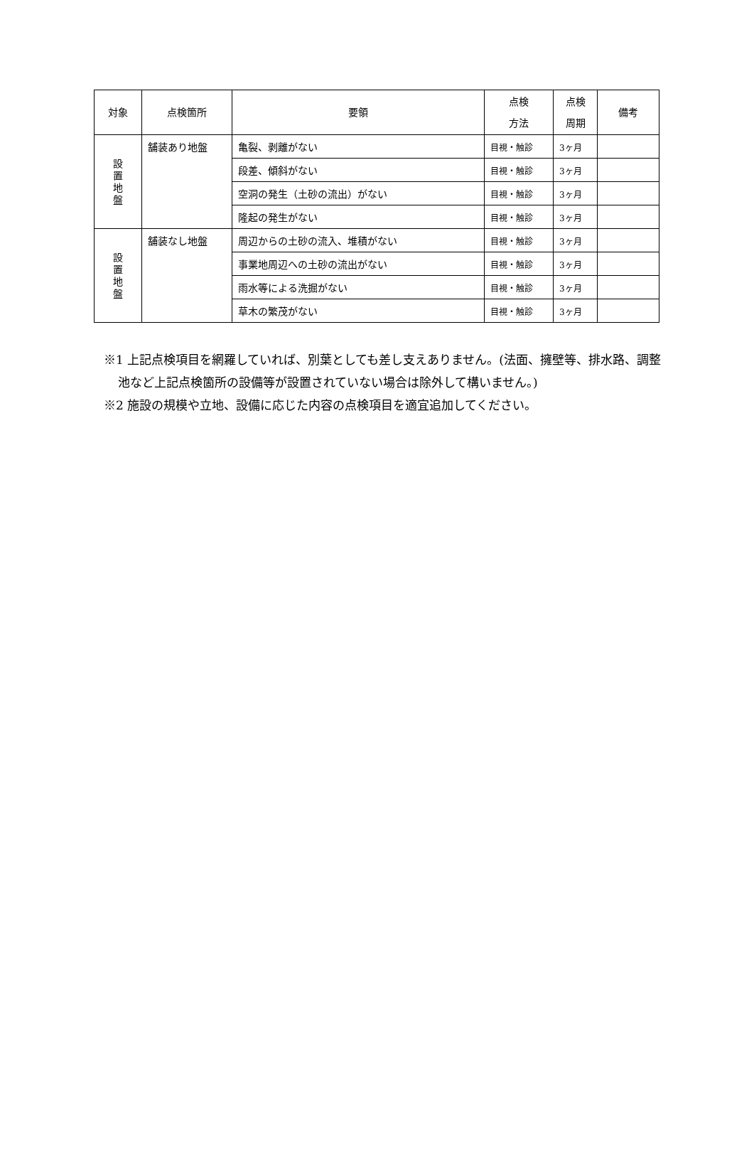| 対象 | 点検箇所 | 要領 | 点検 方法 | 点検 周期 | 備考 |
| --- | --- | --- | --- | --- | --- |
| 設 置 地 盤 | 舗装あり地盤 | 亀裂、剥離がない | 目視・触診 | 3ヶ月 | |
| | | 段差、傾斜がない | 目視・触診 | 3ヶ月 | |
| | | 空洞の発生（土砂の流出）がない | 目視・触診 | 3ヶ月 | |
| | | 隆起の発生がない | 目視・触診 | 3ヶ月 | |
| 設 置 地 盤 | 舗装なし地盤 | 周辺からの土砂の流入、堆積がない | 目視・触診 | 3ヶ月 | |
| | | 事業地周辺への土砂の流出がない | 目視・触診 | 3ヶ月 | |
| | | 雨水等による洗掘がない | 目視・触診 | 3ヶ月 | |
| | | 草木の繁茂がない | 目視・触診 | 3ヶ月 | |
※1 上記点検項目を網羅していれば、別葉としても差し支えありません。(法面、擁壁等、排水路、調整池など上記点検箇所の設備等が設置されていない場合は除外して構いません。)
※2 施設の規模や立地、設備に応じた内容の点検項目を適宜追加してください。